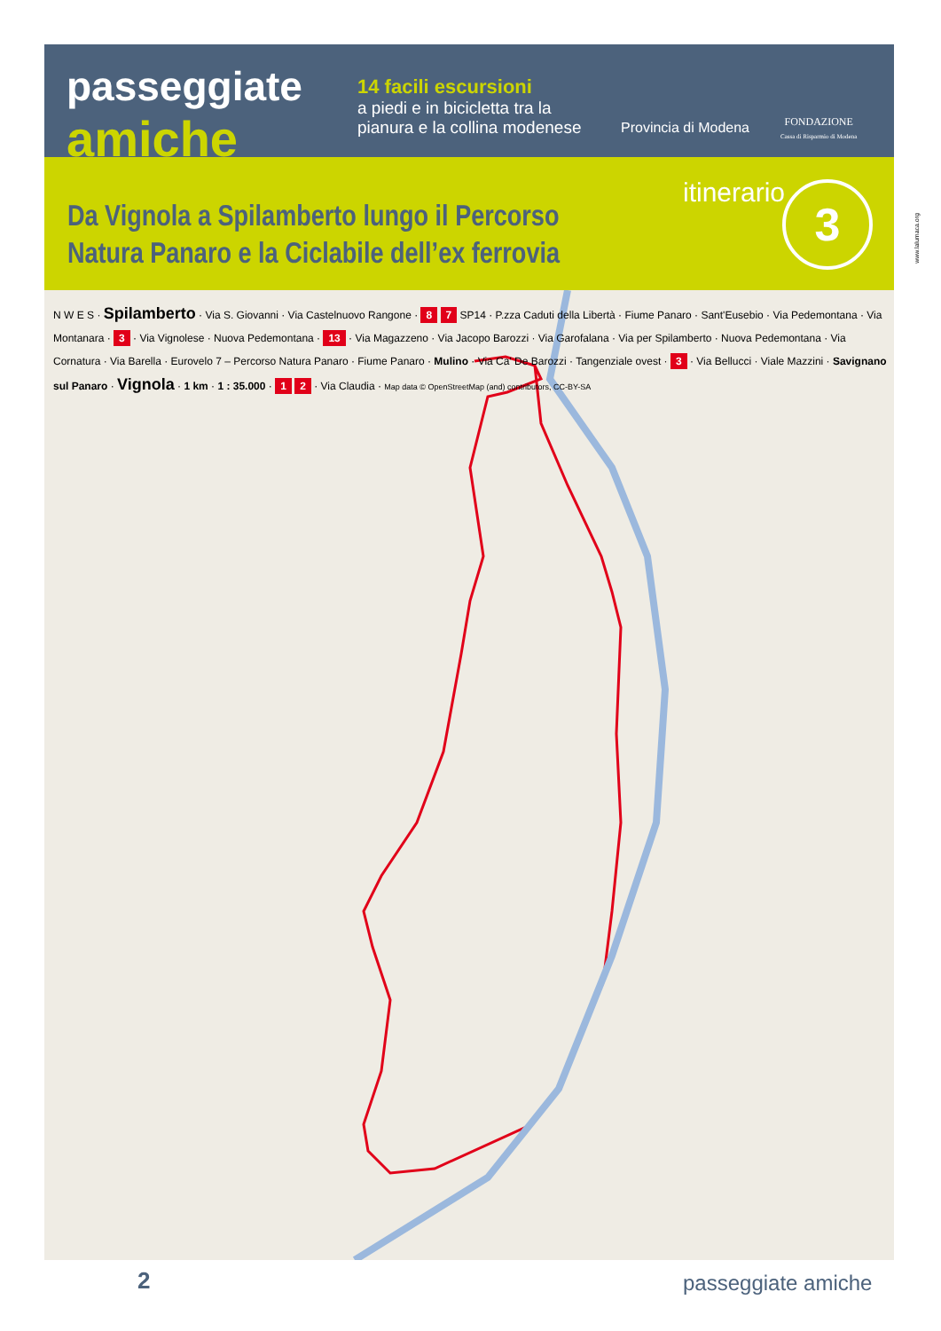passeggiate
amiche
14 facili escursioni
a piedi e in bicicletta tra la pianura e la collina modenese
Provincia di Modena
FONDAZIONE
Cassa di Risparmio di Modena
itinerario 3
Da Vignola a Spilamberto lungo il Percorso
Natura Panaro e la Ciclabile dell’ex ferrovia
www.lalumaca.org
N W E S · Spilamberto · Via S. Giovanni · Via Castelnuovo Rangone · 8 7 SP14 · P.zza Caduti della Libertà · Fiume Panaro · Sant'Eusebio · Via Pedemontana · Via Montanara · 3 · Via Vignolese · Nuova Pedemontana · 13 · Via Magazzeno · Via Jacopo Barozzi · Via Garofalana · Via per Spilamberto · Nuova Pedemontana · Via Cornatura · Via Barella · Eurovelo 7 – Percorso Natura Panaro · Fiume Panaro · Mulino · Via Ca' De Barozzi · Tangenziale ovest · 3 · Via Bellucci · Viale Mazzini · Savignano sul Panaro · Vignola · 1 km · 1 : 35.000 · 1 2 · Via Claudia · Map data © OpenStreetMap (and) contributors, CC-BY-SA
2 passeggiate amiche